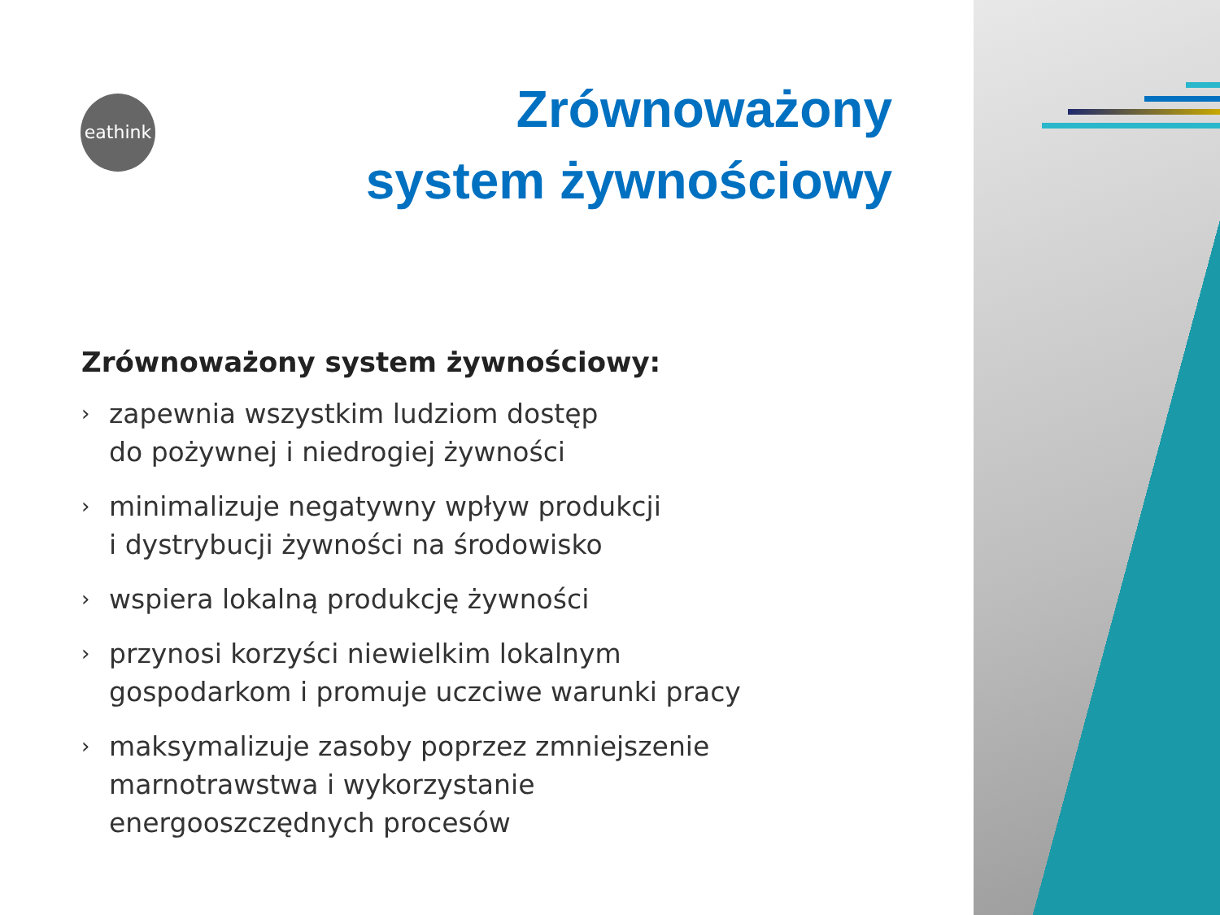eathink
Zrównoważony
system żywnościowy
Zrównoważony system żywnościowy:
› zapewnia wszystkim ludziom dostęp
do pożywnej i niedrogiej żywności
› minimalizuje negatywny wpływ produkcji
i dystrybucji żywności na środowisko
› wspiera lokalną produkcję żywności
› przynosi korzyści niewielkim lokalnym
gospodarkom i promuje uczciwe warunki pracy
› maksymalizuje zasoby poprzez zmniejszenie
marnotrawstwa i wykorzystanie
energooszczędnych procesów